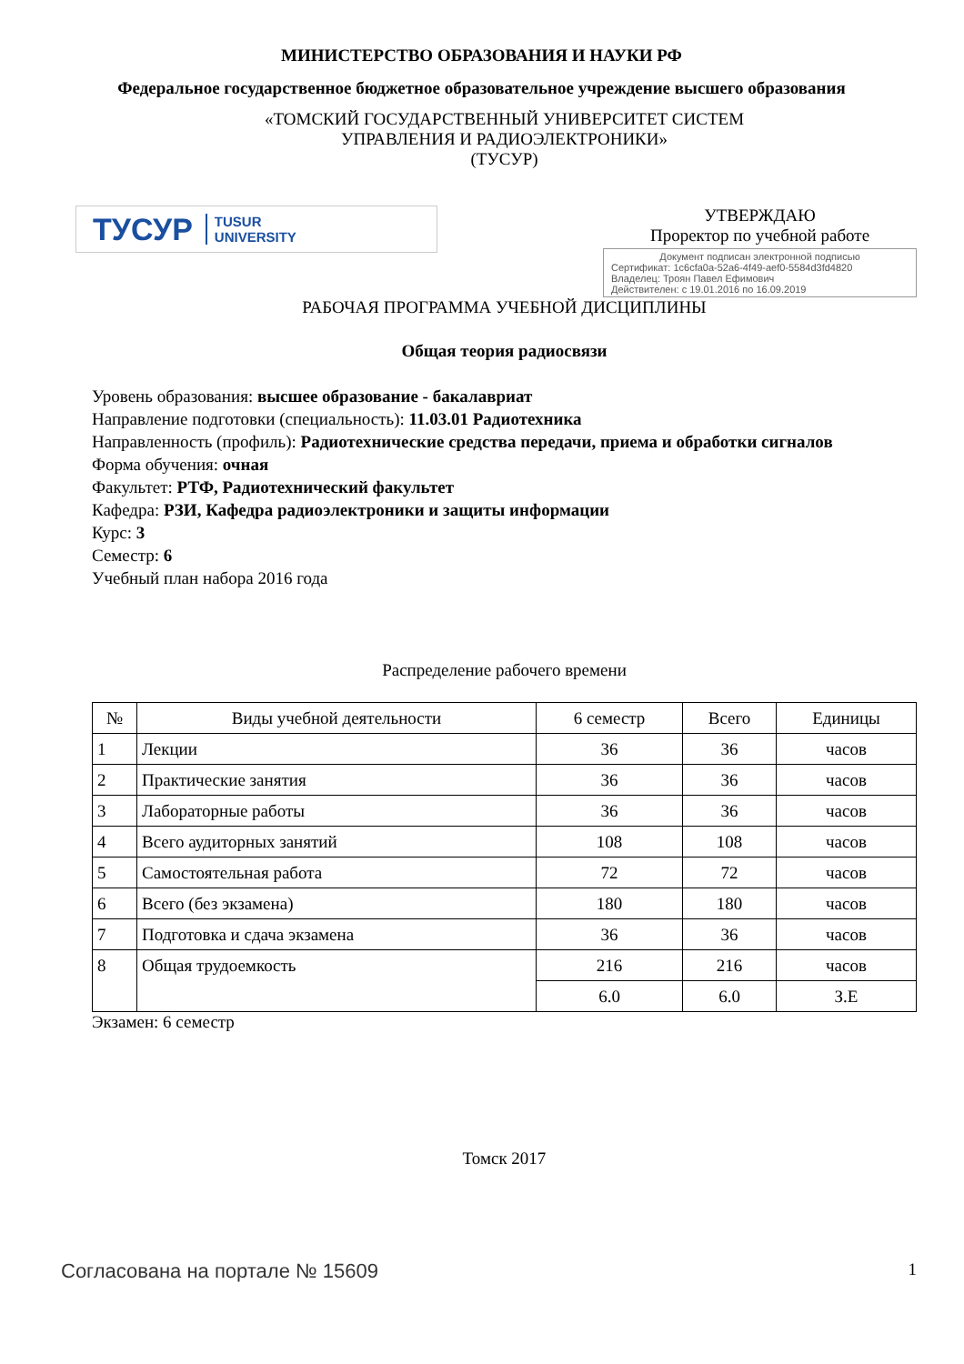МИНИСТЕРСТВО ОБРАЗОВАНИЯ И НАУКИ РФ
Федеральное государственное бюджетное образовательное учреждение высшего образования
«ТОМСКИЙ ГОСУДАРСТВЕННЫЙ УНИВЕРСИТЕТ СИСТЕМ
УПРАВЛЕНИЯ И РАДИОЭЛЕКТРОНИКИ»
(ТУСУР)
ТУСУР TUSUR
UNIVERSITY
УТВЕРЖДАЮ
Проректор по учебной работе
Документ подписан электронной подписью
Сертификат: 1c6cfa0a-52a6-4f49-aef0-5584d3fd4820
Владелец: Троян Павел Ефимович
Действителен: с 19.01.2016 по 16.09.2019
РАБОЧАЯ ПРОГРАММА УЧЕБНОЙ ДИСЦИПЛИНЫ
Общая теория радиосвязи
Уровень образования: высшее образование - бакалавриат
Направление подготовки (специальность): 11.03.01 Радиотехника
Направленность (профиль): Радиотехнические средства передачи, приема и обработки сигналов
Форма обучения: очная
Факультет: РТФ, Радиотехнический факультет
Кафедра: РЗИ, Кафедра радиоэлектроники и защиты информации
Курс: 3
Семестр: 6
Учебный план набора 2016 года
Распределение рабочего времени
| № | Виды учебной деятельности | 6 семестр | Всего | Единицы |
| --- | --- | --- | --- | --- |
| 1 | Лекции | 36 | 36 | часов |
| 2 | Практические занятия | 36 | 36 | часов |
| 3 | Лабораторные работы | 36 | 36 | часов |
| 4 | Всего аудиторных занятий | 108 | 108 | часов |
| 5 | Самостоятельная работа | 72 | 72 | часов |
| 6 | Всего (без экзамена) | 180 | 180 | часов |
| 7 | Подготовка и сдача экзамена | 36 | 36 | часов |
| 8 | Общая трудоемкость | 216 | 216 | часов |
| | | 6.0 | 6.0 | З.Е |
Экзамен: 6 семестр
Томск 2017
Согласована на портале № 15609 1